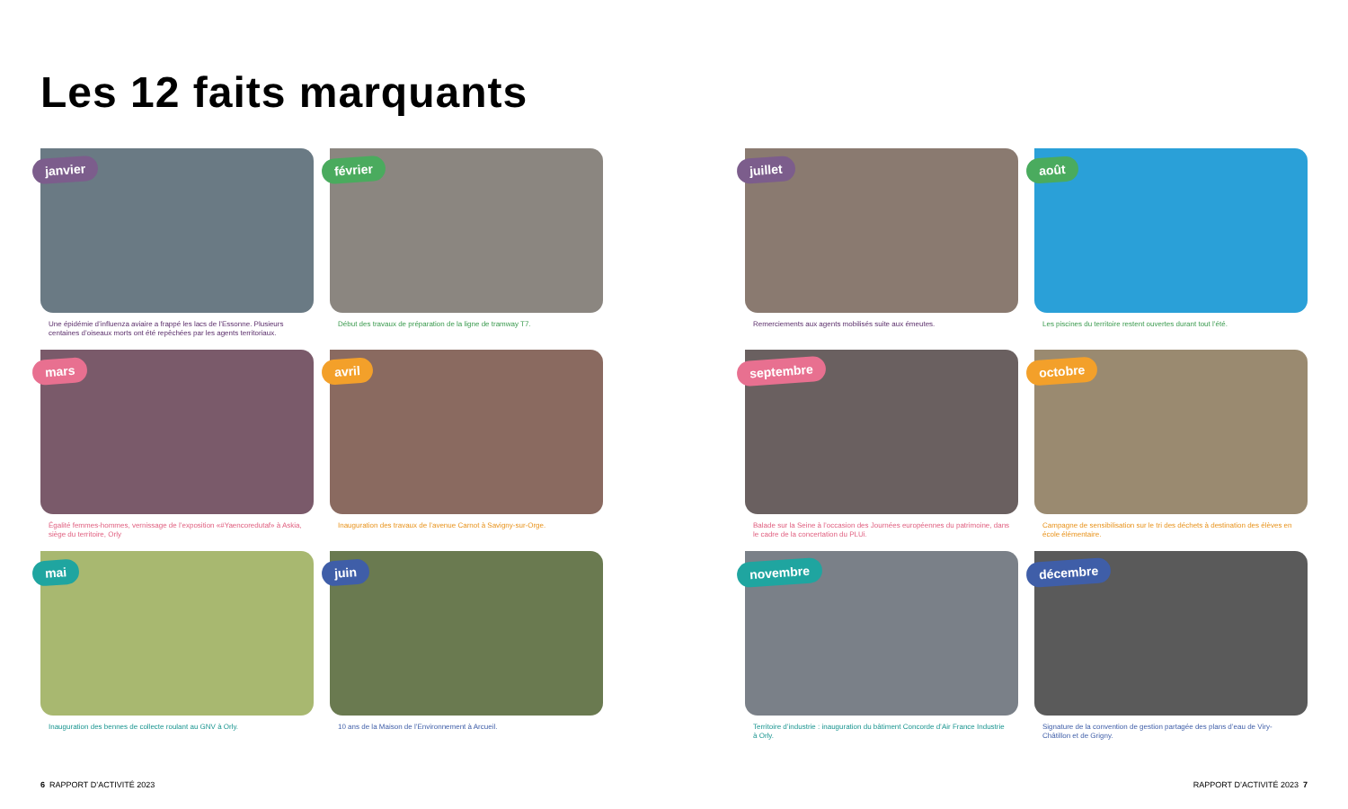Les 12 faits marquants
janvier
Une épidémie d’influenza aviaire a frappé les lacs de l’Essonne. Plusieurs centaines d’oiseaux morts ont été repêchées par les agents territoriaux.
février
Début des travaux de préparation de la ligne de tramway T7.
mars
Égalité femmes-hommes, vernissage de l’exposition «#Yaencoredutaf» à Askia, siège du territoire, Orly
avril
Inauguration des travaux de l’avenue Carnot à Savigny-sur-Orge.
mai
Inauguration des bennes de collecte roulant au GNV à Orly.
juin
10 ans de la Maison de l’Environnement à Arcueil.
juillet
Remerciements aux agents mobilisés suite aux émeutes.
août
Les piscines du territoire restent ouvertes durant tout l’été.
septembre
Balade sur la Seine à l’occasion des Journées européennes du patrimoine, dans le cadre de la concertation du PLUi.
octobre
Campagne de sensibilisation sur le tri des déchets à destination des élèves en école élémentaire.
novembre
Territoire d’industrie : inauguration du bâtiment Concorde d’Air France Industrie à Orly.
décembre
Signature de la convention de gestion partagée des plans d’eau de Viry-Châtillon et de Grigny.
6 RAPPORT D’ACTIVITÉ 2023 RAPPORT D’ACTIVITÉ 2023 7